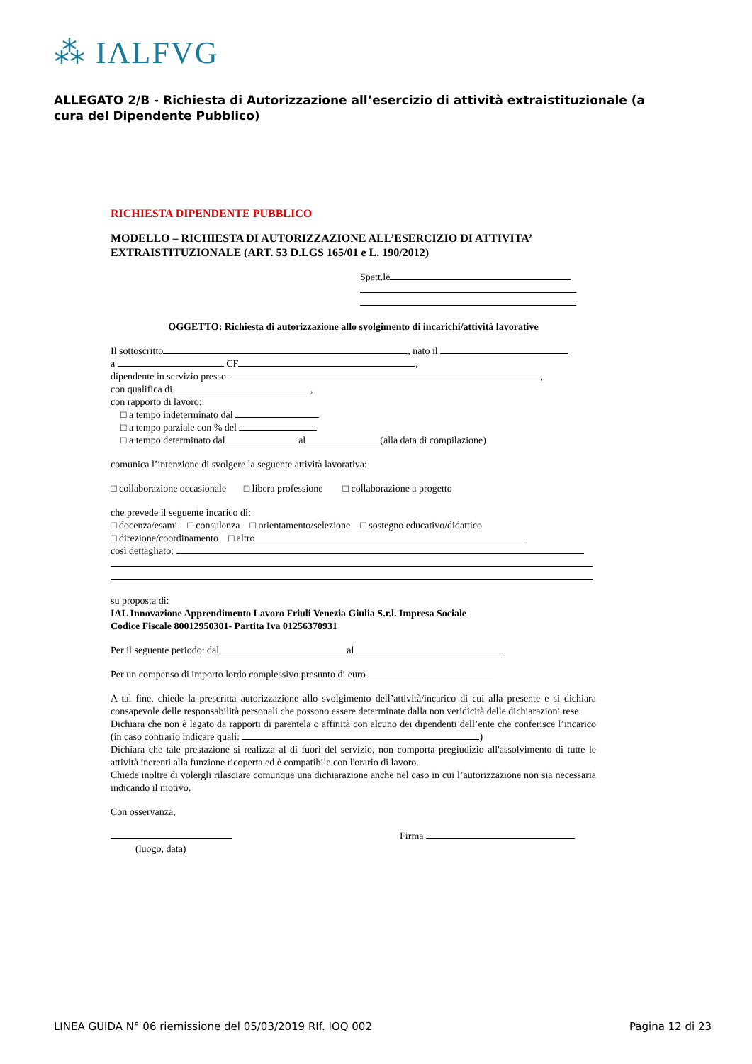⁂ IΛLFVG
ALLEGATO 2/B - Richiesta di Autorizzazione all’esercizio di attività extraistituzionale (a cura del Dipendente Pubblico)
RICHIESTA DIPENDENTE PUBBLICO
MODELLO – RICHIESTA DI AUTORIZZAZIONE ALL’ESERCIZIO DI ATTIVITA’ EXTRAISTITUZIONALE (ART. 53 D.LGS 165/01 e L. 190/2012)
Spett.le
OGGETTO: Richiesta di autorizzazione allo svolgimento di incarichi/attività lavorative
Il sottoscritto , nato il
a CF ,
dipendente in servizio presso ,
con qualifica di ,
con rapporto di lavoro:
□ a tempo indeterminato dal
□ a tempo parziale con % del
□ a tempo determinato dal al (alla data di compilazione)
comunica l’intenzione di svolgere la seguente attività lavorativa:
□ collaborazione occasionale □ libera professione □ collaborazione a progetto
che prevede il seguente incarico di:
□ docenza/esami □ consulenza □ orientamento/selezione □ sostegno educativo/didattico
□ direzione/coordinamento □ altro
così dettagliato:
su proposta di:
IAL Innovazione Apprendimento Lavoro Friuli Venezia Giulia S.r.l. Impresa Sociale
Codice Fiscale 80012950301- Partita Iva 01256370931
Per il seguente periodo: dal al
Per un compenso di importo lordo complessivo presunto di euro
A tal fine, chiede la prescritta autorizzazione allo svolgimento dell’attività/incarico di cui alla presente e si dichiara consapevole delle responsabilità personali che possono essere determinate dalla non veridicità delle dichiarazioni rese.
Dichiara che non è legato da rapporti di parentela o affinità con alcuno dei dipendenti dell’ente che conferisce l’incarico (in caso contrario indicare quali: )
Dichiara che tale prestazione si realizza al di fuori del servizio, non comporta pregiudizio all'assolvimento di tutte le attività inerenti alla funzione ricoperta ed è compatibile con l'orario di lavoro.
Chiede inoltre di volergli rilasciare comunque una dichiarazione anche nel caso in cui l’autorizzazione non sia necessaria indicando il motivo.
Con osservanza,
(luogo, data) Firma
LINEA GUIDA N° 06 riemissione del 05/03/2019 RIf. IOQ 002 Pagina 12 di 23